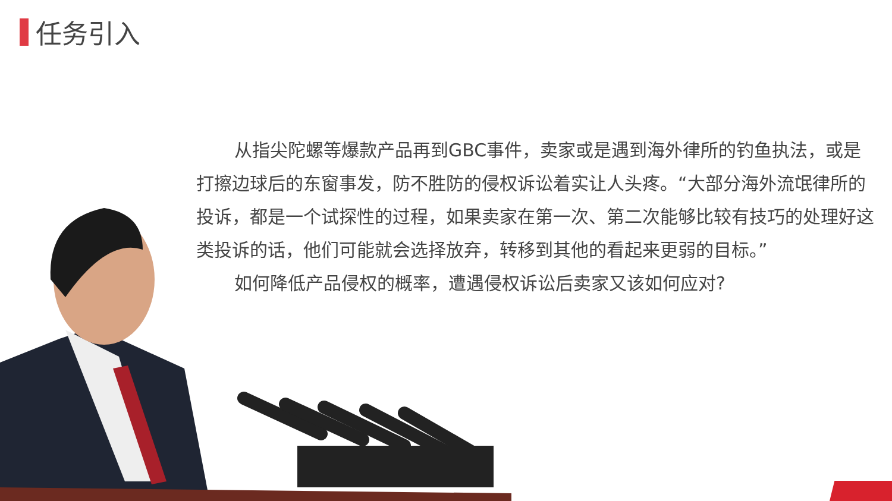任务引入
从指尖陀螺等爆款产品再到GBC事件，卖家或是遇到海外律所的钓鱼执法，或是打擦边球后的东窗事发，防不胜防的侵权诉讼着实让人头疼。“大部分海外流氓律所的投诉，都是一个试探性的过程，如果卖家在第一次、第二次能够比较有技巧的处理好这类投诉的话，他们可能就会选择放弃，转移到其他的看起来更弱的目标。”
如何降低产品侵权的概率，遭遇侵权诉讼后卖家又该如何应对?